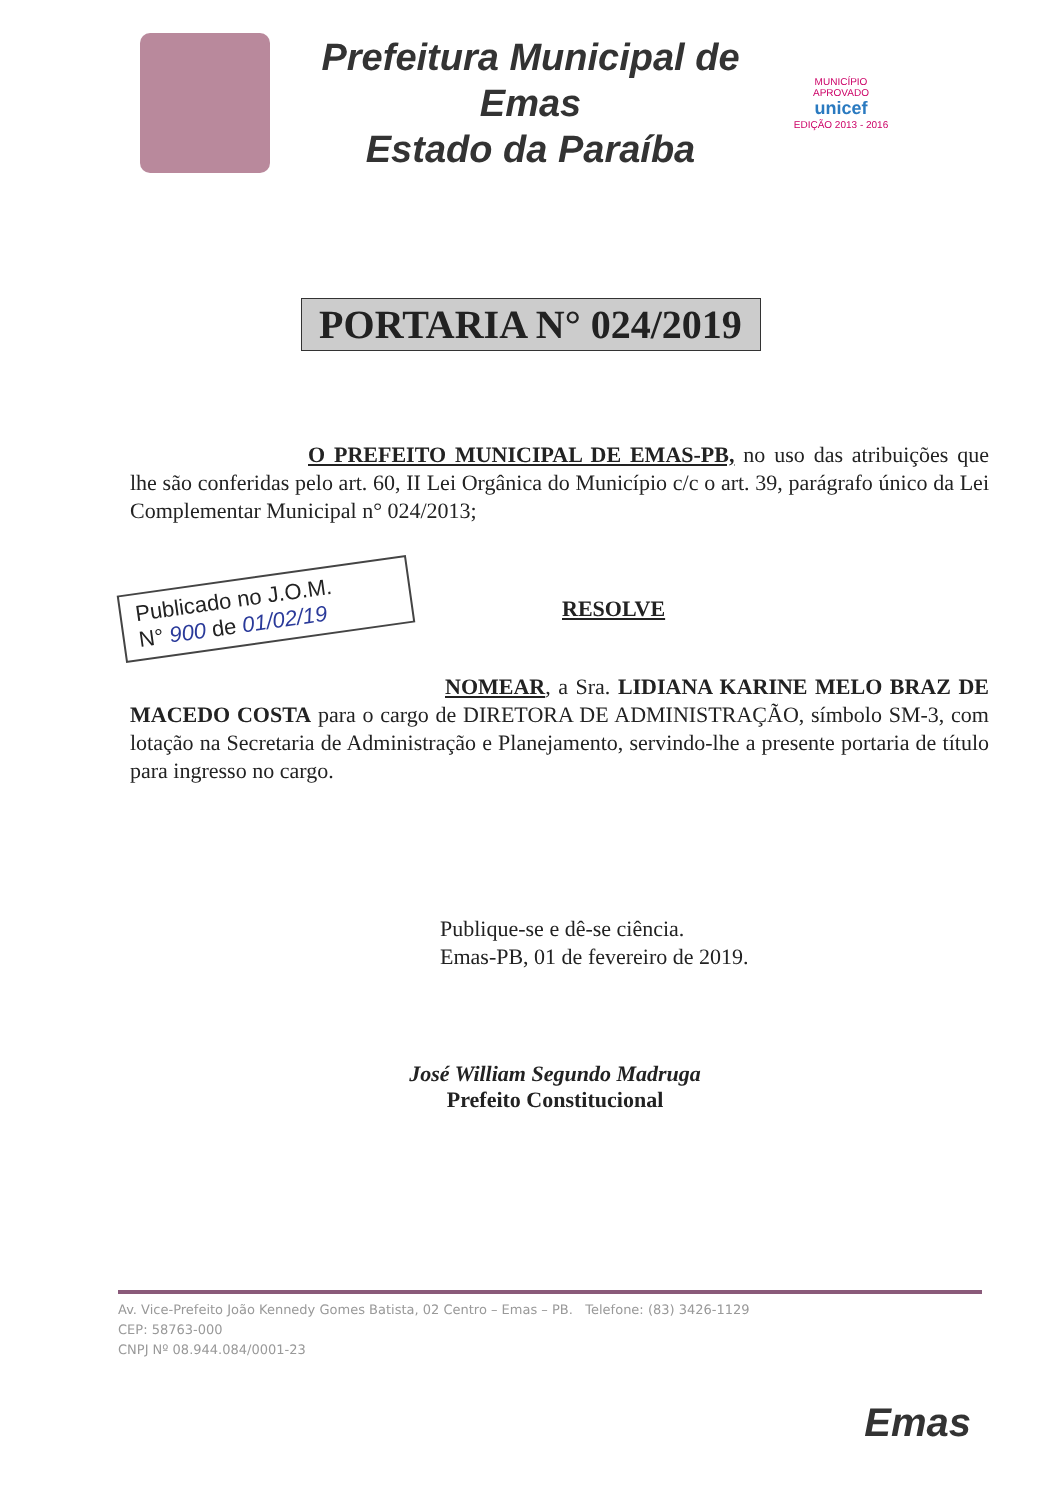Prefeitura Municipal de Emas
Estado da Paraíba
MUNICÍPIO APROVADO
unicef
EDIÇÃO 2013 - 2016
PORTARIA N° 024/2019
O PREFEITO MUNICIPAL DE EMAS-PB, no uso das atribuições que lhe são conferidas pelo art. 60, II Lei Orgânica do Município c/c o art. 39, parágrafo único da Lei Complementar Municipal n° 024/2013;
Publicado no J.O.M.
N° 900 de 01/02/19
RESOLVE
NOMEAR, a Sra. LIDIANA KARINE MELO BRAZ DE MACEDO COSTA para o cargo de DIRETORA DE ADMINISTRAÇÃO, símbolo SM-3, com lotação na Secretaria de Administração e Planejamento, servindo-lhe a presente portaria de título para ingresso no cargo.
Publique-se e dê-se ciência.
Emas-PB, 01 de fevereiro de 2019.
José William Segundo Madruga
Prefeito Constitucional
Av. Vice-Prefeito João Kennedy Gomes Batista, 02 Centro – Emas – PB. Telefone: (83) 3426-1129
CEP: 58763-000
CNPJ Nº 08.944.084/0001-23
Emas